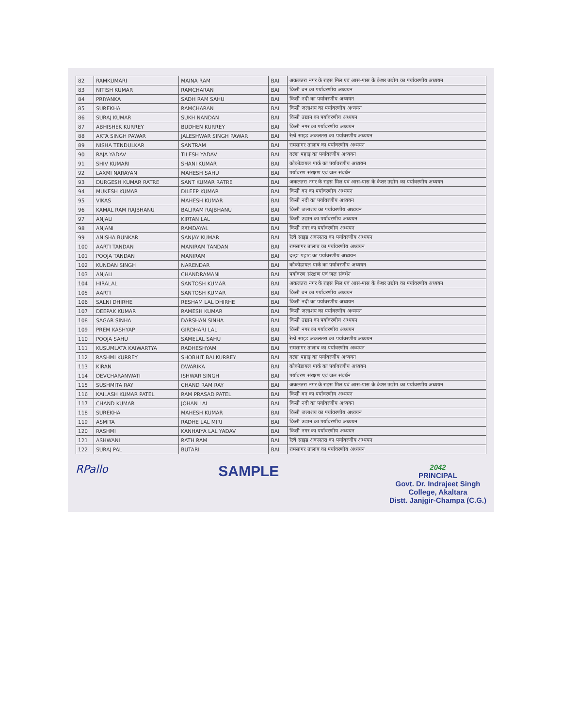| 82 | RAMKUMARI | MAINA RAM | BAI | अकलतरा नगर के राइस मिल एवं आस-पास के केशर उद्योग का पर्यावरणीय अध्ययन |
| 83 | NITISH KUMAR | RAMCHARAN | BAI | किसी वन का पर्यावरणीय अध्ययन |
| 84 | PRIYANKA | SADH RAM SAHU | BAI | किसी नदी का पर्यावरणीय अध्ययन |
| 85 | SUREKHA | RAMCHARAN | BAI | किसी जलाशय का पर्यावरणीय अध्ययन |
| 86 | SURAJ KUMAR | SUKH NANDAN | BAI | किसी उद्यान का पर्यावरणीय अध्ययन |
| 87 | ABHISHEK KURREY | BUDHEN KURREY | BAI | किसी नगर का पर्यावरणीय अध्ययन |
| 88 | AKTA SINGH PAWAR | JALESHWAR SINGH PAWAR | BAI | रेल्वे साइड अकलतरा का पर्यावरणीय अध्ययन |
| 89 | NISHA TENDULKAR | SANTRAM | BAI | रामसागर तालाब का पर्यावरणीय अध्ययन |
| 90 | RAJA YADAV | TILESH YADAV | BAI | दल्हा पहाड़ का पर्यावरणीय अध्ययन |
| 91 | SHIV KUMARI | SHANI KUMAR | BAI | कोकोडायल पार्क का पर्यावरणीय अध्ययन |
| 92 | LAXMI NARAYAN | MAHESH SAHU | BAI | पर्यावरण संरक्षण एवं जल संवर्धन |
| 93 | DURGESH KUMAR RATRE | SANT KUMAR RATRE | BAI | अकलतरा नगर के राइस मिल एवं आस-पास के केशर उद्योग का पर्यावरणीय अध्ययन |
| 94 | MUKESH KUMAR | DILEEP KUMAR | BAI | किसी वन का पर्यावरणीय अध्ययन |
| 95 | VIKAS | MAHESH KUMAR | BAI | किसी नदी का पर्यावरणीय अध्ययन |
| 96 | KAMAL RAM RAJBHANU | BALIRAM RAJBHANU | BAI | किसी जलाशय का पर्यावरणीय अध्ययन |
| 97 | ANJALI | KIRTAN LAL | BAI | किसी उद्यान का पर्यावरणीय अध्ययन |
| 98 | ANJANI | RAMDAYAL | BAI | किसी नगर का पर्यावरणीय अध्ययन |
| 99 | ANISHA BUNKAR | SANJAY KUMAR | BAI | रेल्वे साइड अकलतरा का पर्यावरणीय अध्ययन |
| 100 | AARTI TANDAN | MANIRAM TANDAN | BAI | रामसागर तालाब का पर्यावरणीय अध्ययन |
| 101 | POOJA TANDAN | MANIRAM | BAI | दल्हा पहाड़ का पर्यावरणीय अध्ययन |
| 102 | KUNDAN SINGH | NARENDAR | BAI | कोकोडायल पार्क का पर्यावरणीय अध्ययन |
| 103 | ANJALI | CHANDRAMANI | BAI | पर्यावरण संरक्षण एवं जल संवर्धन |
| 104 | HIRALAL | SANTOSH KUMAR | BAI | अकलतरा नगर के राइस मिल एवं आस-पास के केशर उद्योग का पर्यावरणीय अध्ययन |
| 105 | AARTI | SANTOSH KUMAR | BAI | किसी वन का पर्यावरणीय अध्ययन |
| 106 | SALNI DHIRHE | RESHAM LAL DHIRHE | BAI | किसी नदी का पर्यावरणीय अध्ययन |
| 107 | DEEPAK KUMAR | RAMESH KUMAR | BAI | किसी जलाशय का पर्यावरणीय अध्ययन |
| 108 | SAGAR SINHA | DARSHAN SINHA | BAI | किसी उद्यान का पर्यावरणीय अध्ययन |
| 109 | PREM KASHYAP | GIRDHARI LAL | BAI | किसी नगर का पर्यावरणीय अध्ययन |
| 110 | POOJA SAHU | SAMELAL SAHU | BAI | रेल्वे साइड अकलतरा का पर्यावरणीय अध्ययन |
| 111 | KUSUMLATA KAIWARTYA | RADHESHYAM | BAI | रामसागर तालाब का पर्यावरणीय अध्ययन |
| 112 | RASHMI KURREY | SHOBHIT BAI KURREY | BAI | दल्हा पहाड़ का पर्यावरणीय अध्ययन |
| 113 | KIRAN | DWARIKA | BAI | कोकोडायल पार्क का पर्यावरणीय अध्ययन |
| 114 | DEVCHARANWATI | ISHWAR SINGH | BAI | पर्यावरण संरक्षण एवं जल संवर्धन |
| 115 | SUSHMITA RAY | CHAND RAM RAY | BAI | अकलतरा नगर के राइस मिल एवं आस-पास के केशर उद्योग का पर्यावरणीय अध्ययन |
| 116 | KAILASH KUMAR PATEL | RAM PRASAD PATEL | BAI | किसी वन का पर्यावरणीय अध्ययन |
| 117 | CHAND KUMAR | JOHAN LAL | BAI | किसी नदी का पर्यावरणीय अध्ययन |
| 118 | SUREKHA | MAHESH KUMAR | BAI | किसी जलाशय का पर्यावरणीय अध्ययन |
| 119 | ASMITA | RADHE LAL MIRI | BAI | किसी उद्यान का पर्यावरणीय अध्ययन |
| 120 | RASHMI | KANHAIYA LAL YADAV | BAI | किसी नगर का पर्यावरणीय अध्ययन |
| 121 | ASHWANI | RATH RAM | BAI | रेल्वे साइड अकलतरा का पर्यावरणीय अध्ययन |
| 122 | SURAJ PAL | BUTARI | BAI | रामसागर तालाब का पर्यावरणीय अध्ययन |
RPallo
SAMPLE
2042
PRINCIPAL
Govt. Dr. Indrajeet Singh
College, Akaltara
Distt. Janjgir-Champa (C.G.)